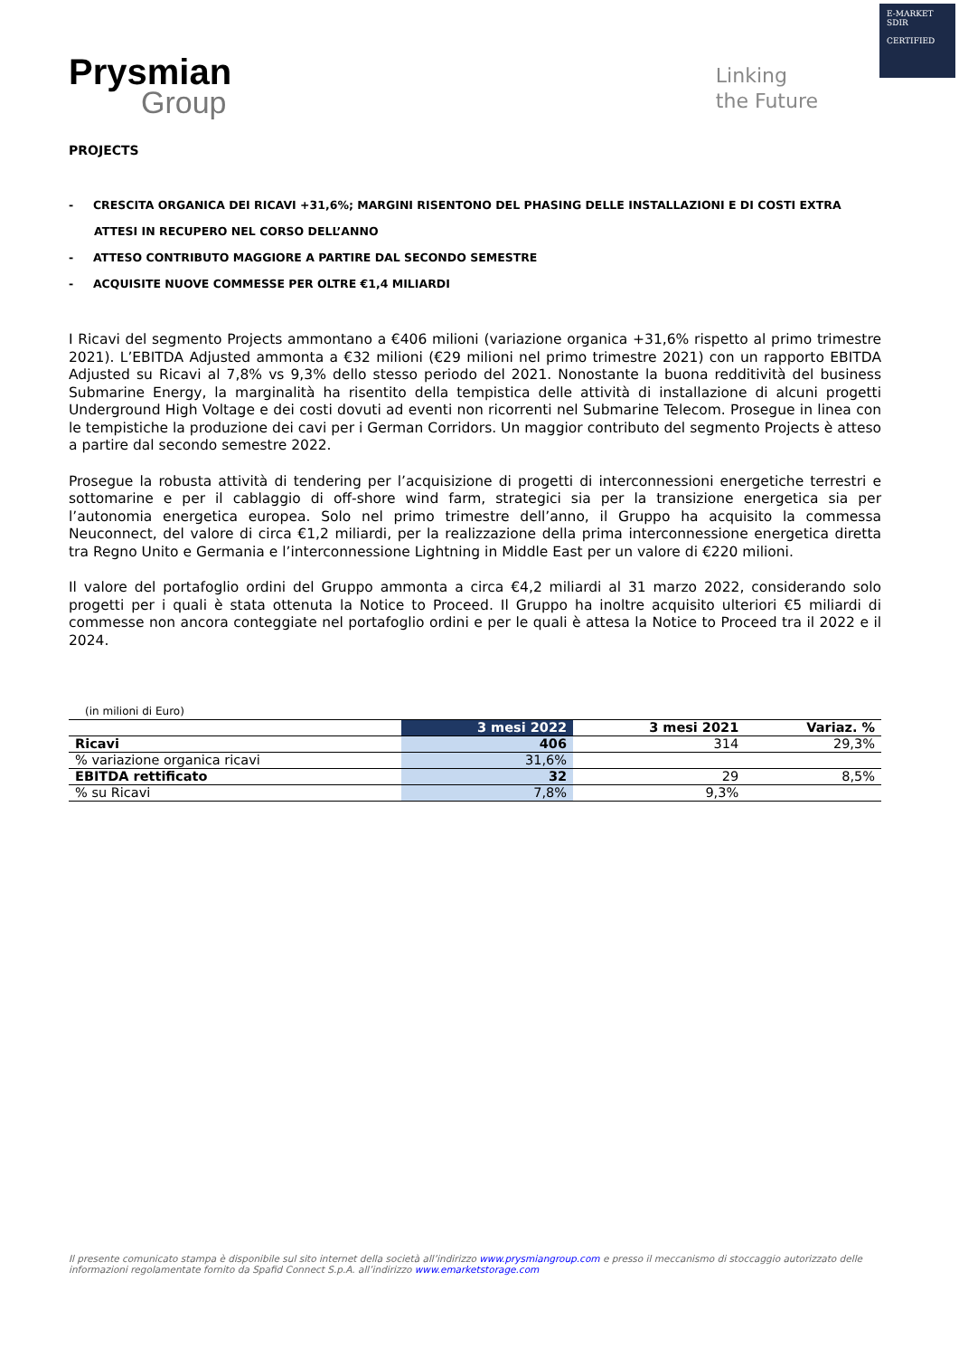E-MARKET
SDIR
CERTIFIED
Prysmian
Group
Linking
the Future
PROJECTS
- CRESCITA ORGANICA DEI RICAVI +31,6%; MARGINI RISENTONO DEL PHASING DELLE INSTALLAZIONI E DI COSTI EXTRA ATTESI IN RECUPERO NEL CORSO DELL’ANNO
- ATTESO CONTRIBUTO MAGGIORE A PARTIRE DAL SECONDO SEMESTRE
- ACQUISITE NUOVE COMMESSE PER OLTRE €1,4 MILIARDI
I Ricavi del segmento Projects ammontano a €406 milioni (variazione organica +31,6% rispetto al primo trimestre 2021). L’EBITDA Adjusted ammonta a €32 milioni (€29 milioni nel primo trimestre 2021) con un rapporto EBITDA Adjusted su Ricavi al 7,8% vs 9,3% dello stesso periodo del 2021. Nonostante la buona redditività del business Submarine Energy, la marginalità ha risentito della tempistica delle attività di installazione di alcuni progetti Underground High Voltage e dei costi dovuti ad eventi non ricorrenti nel Submarine Telecom. Prosegue in linea con le tempistiche la produzione dei cavi per i German Corridors. Un maggior contributo del segmento Projects è atteso a partire dal secondo semestre 2022.
Prosegue la robusta attività di tendering per l’acquisizione di progetti di interconnessioni energetiche terrestri e sottomarine e per il cablaggio di off-shore wind farm, strategici sia per la transizione energetica sia per l’autonomia energetica europea. Solo nel primo trimestre dell’anno, il Gruppo ha acquisito la commessa Neuconnect, del valore di circa €1,2 miliardi, per la realizzazione della prima interconnessione energetica diretta tra Regno Unito e Germania e l’interconnessione Lightning in Middle East per un valore di €220 milioni.
Il valore del portafoglio ordini del Gruppo ammonta a circa €4,2 miliardi al 31 marzo 2022, considerando solo progetti per i quali è stata ottenuta la Notice to Proceed. Il Gruppo ha inoltre acquisito ulteriori €5 miliardi di commesse non ancora conteggiate nel portafoglio ordini e per le quali è attesa la Notice to Proceed tra il 2022 e il 2024.
| (in milioni di Euro) | | | |
| | 3 mesi 2022 | 3 mesi 2021 | Variaz. % |
| Ricavi | 406 | 314 | 29,3% |
| % variazione organica ricavi | 31,6% | | |
| EBITDA rettificato | 32 | 29 | 8,5% |
| % su Ricavi | 7,8% | 9,3% | |
Il presente comunicato stampa è disponibile sul sito internet della società all’indirizzo www.prysmiangroup.com e presso il meccanismo di stoccaggio autorizzato delle informazioni regolamentate fornito da Spafid Connect S.p.A. all’indirizzo www.emarketstorage.com